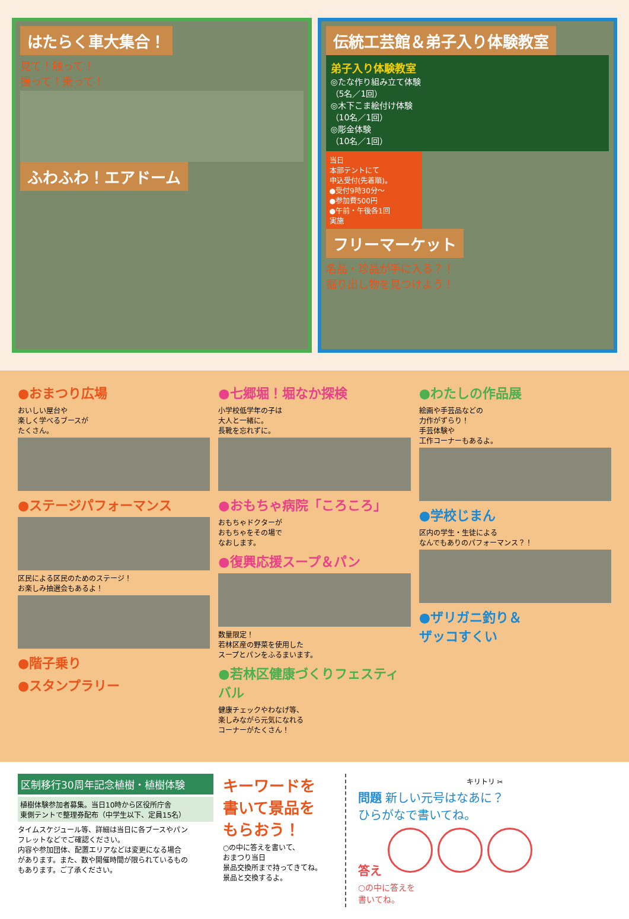はたらく車大集合！
見て！触って！
撮って！乗って！
ふわふわ！エアドーム
伝統工芸館＆弟子入り体験教室
弟子入り体験教室
◎たな作り組み立て体験
（5名／1回）
◎木下こま絵付け体験
（10名／1回）
◎彫金体験
（10名／1回）
当日
本部テントにて
申込受付(先着順)。
●受付9時30分～
●参加費500円
●午前・午後各1回
実施
フリーマーケット
名品・珍品が手に入る？！
掘り出し物を見つけよう！
●おまつり広場
おいしい屋台や
楽しく学べるブースが
たくさん。
●ステージパフォーマンス
区民による区民のためのステージ！
お楽しみ抽選会もあるよ！
●階子乗り
●スタンプラリー
●七郷堀！堀なか探検
小学校低学年の子は
大人と一緒に。
長靴を忘れずに。
●おもちゃ病院「ころころ」
おもちゃドクターが
おもちゃをその場で
なおします。
●復興応援スープ＆パン
数量限定！
若林区産の野菜を使用した
スープとパンをふるまいます。
●若林区健康づくりフェスティバル
健康チェックやわなげ等、
楽しみながら元気になれる
コーナーがたくさん！
●わたしの作品展
絵画や手芸品などの
力作がずらり！
手芸体験や
工作コーナーもあるよ。
●学校じまん
区内の学生・生徒による
なんでもありのパフォーマンス？！
●ザリガニ釣り＆
ザッコすくい
区制移行30周年記念植樹・植樹体験
植樹体験参加者募集。当日10時から区役所庁舎
東側テントで整理券配布（中学生以下、定員15名）
タイムスケジュール等、詳細は当日に各ブースやパン
フレットなどでご確認ください。
内容や参加団体、配置エリアなどは変更になる場合
があります。また、数や開催時間が限られているもの
もあります。ご了承ください。
キーワードを
書いて景品を
もらおう！
○の中に答えを書いて、
おまつり当日
景品交換所まで持ってきてね。
景品と交換するよ。
キリトリ ✂
問題 新しい元号はなあに？
ひらがなで書いてね。
答え
○の中に答えを
書いてね。